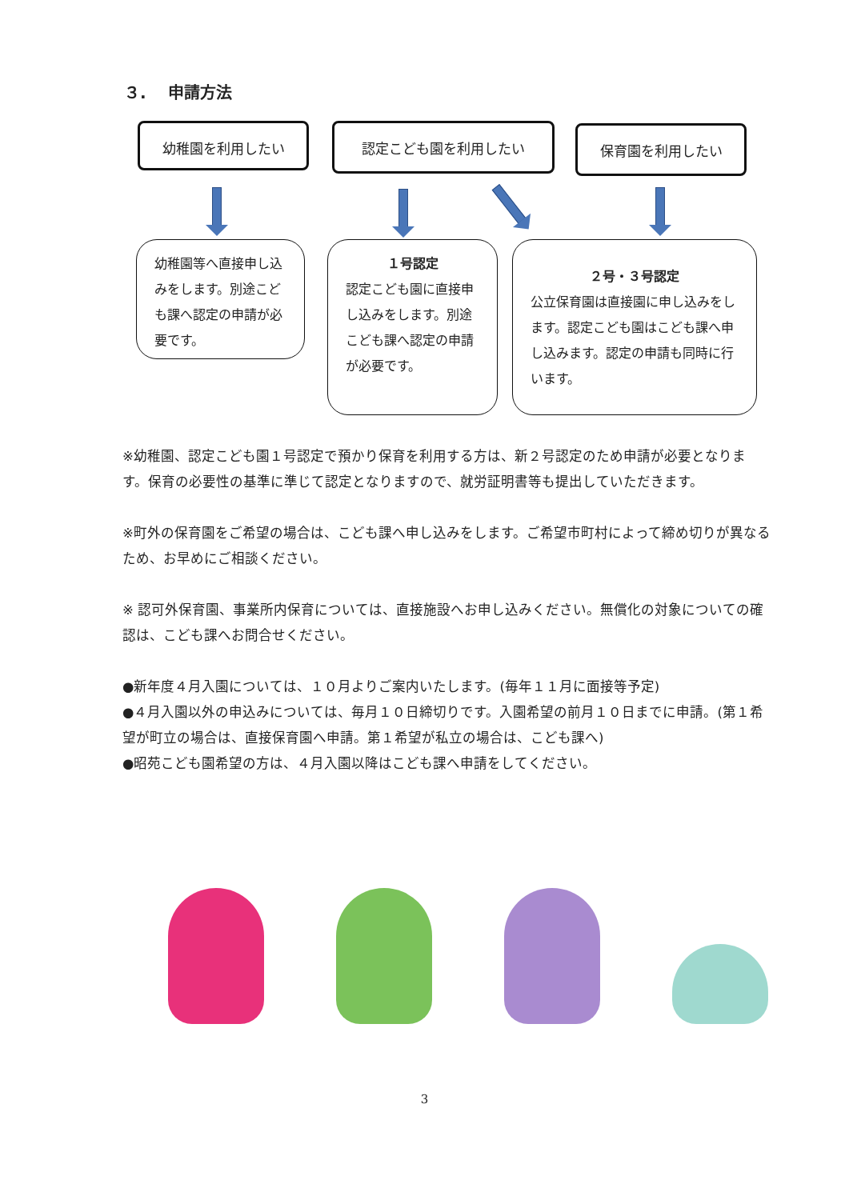３.　 申請方法
幼稚園を利用したい 認定こども園を利用したい 保育園を利用したい
幼稚園等へ直接申し込みをします。別途こども課へ認定の申請が必要です。
１号認定
認定こども園に直接申し込みをします。別途こども課へ認定の申請が必要です。
２号・３号認定
公立保育園は直接園に申し込みをします。認定こども園はこども課へ申し込みます。認定の申請も同時に行います。
※幼稚園、認定こども園１号認定で預かり保育を利用する方は、新２号認定のため申請が必要となります。保育の必要性の基準に準じて認定となりますので、就労証明書等も提出していただきます。
※町外の保育園をご希望の場合は、こども課へ申し込みをします。ご希望市町村によって締め切りが異なるため、お早めにご相談ください。
※ 認可外保育園、事業所内保育については、直接施設へお申し込みください。無償化の対象についての確認は、こども課へお問合せください。
●新年度４月入園については、１０月よりご案内いたします。(毎年１１月に面接等予定)
●４月入園以外の申込みについては、毎月１０日締切りです。入園希望の前月１０日までに申請。(第１希望が町立の場合は、直接保育園へ申請。第１希望が私立の場合は、こども課へ)
●昭苑こども園希望の方は、４月入園以降はこども課へ申請をしてください。
3